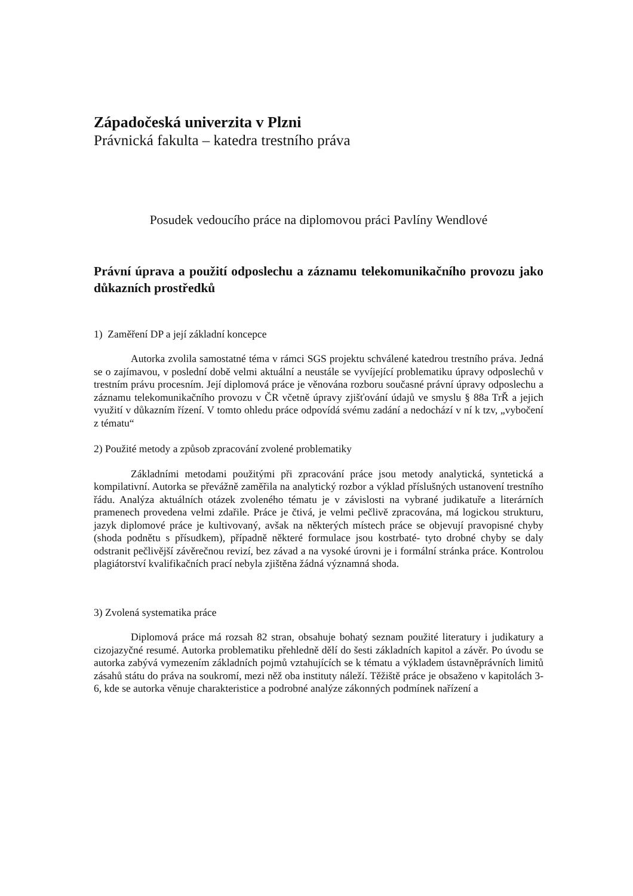Západočeská univerzita v Plzni
Právnická fakulta – katedra trestního práva
Posudek vedoucího práce na diplomovou práci Pavlíny Wendlové
Právní úprava a použití odposlechu a záznamu telekomunikačního provozu jako důkazních prostředků
1) Zaměření DP a její základní koncepce
Autorka zvolila samostatné téma v rámci SGS projektu schválené katedrou trestního práva. Jedná se o zajímavou, v poslední době velmi aktuální a neustále se vyvíjející problematiku úpravy odposlechů v trestním právu procesním. Její diplomová práce je věnována rozboru současné právní úpravy odposlechu a záznamu telekomunikačního provozu v ČR včetně úpravy zjišťování údajů ve smyslu § 88a TrŘ a jejich využití v důkazním řízení. V tomto ohledu práce odpovídá svému zadání a nedochází v ní k tzv, „vybočení z tématu“
2) Použité metody a způsob zpracování zvolené problematiky
Základními metodami použitými při zpracování práce jsou metody analytická, syntetická a kompilativní. Autorka se převážně zaměřila na analytický rozbor a výklad příslušných ustanovení trestního řádu. Analýza aktuálních otázek zvoleného tématu je v závislosti na vybrané judikatuře a literárních pramenech provedena velmi zdařile. Práce je čtivá, je velmi pečlivě zpracována, má logickou strukturu, jazyk diplomové práce je kultivovaný, avšak na některých místech práce se objevují pravopisné chyby (shoda podnětu s přísudkem), případně některé formulace jsou kostrbaté- tyto drobné chyby se daly odstranit pečlivější závěrečnou revizí, bez závad a na vysoké úrovni je i formální stránka práce. Kontrolou plagiátorství kvalifikačních prací nebyla zjištěna žádná významná shoda.
3) Zvolená systematika práce
Diplomová práce má rozsah 82 stran, obsahuje bohatý seznam použité literatury i judikatury a cizojazyčné resumé. Autorka problematiku přehledně dělí do šesti základních kapitol a závěr. Po úvodu se autorka zabývá vymezením základních pojmů vztahujících se k tématu a výkladem ústavněprávních limitů zásahů státu do práva na soukromí, mezi něž oba instituty náleží. Těžiště práce je obsaženo v kapitolách 3-6, kde se autorka věnuje charakteristice a podrobné analýze zákonných podmínek nařízení a